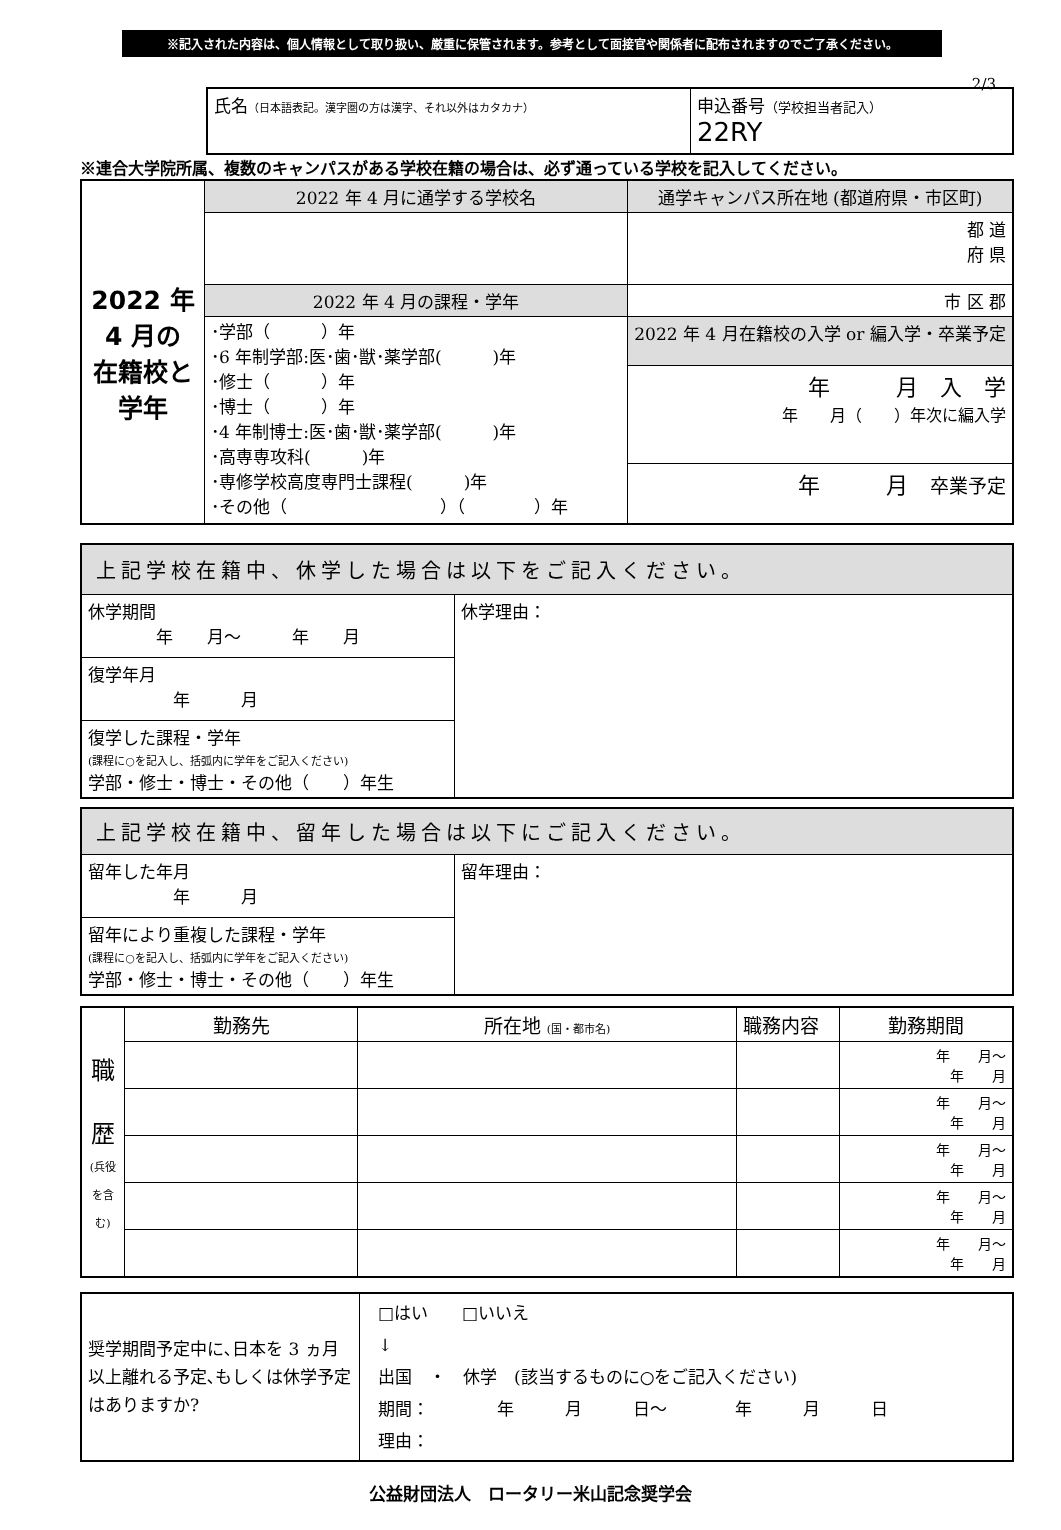※記入された内容は、個人情報として取り扱い、厳重に保管されます。参考として面接官や関係者に配布されますのでご了承ください。
2/3
| 氏名 （日本語表記。漢字圏の方は漢字、それ以外はカタカナ） | 申込番号 （学校担当者記入） 22RY |
※連合大学院所属、複数のキャンパスがある学校在籍の場合は、必ず通っている学校を記入してください。
| 2022 年 4 月の 在籍校と 学年 | 2022 年 4 月に通学する学校名 | 通学キャンパス所在地 (都道府県・市区町) |
| | | 都 道 府 県 |
| | 2022 年 4 月の課程・学年 | 市 区 郡 |
| | ･学部（ ）年 ･6 年制学部:医･歯･獣･薬学部( )年 ･修士（ ）年 ･博士（ ）年 ･4 年制博士:医･歯･獣･薬学部( )年 ･高専専攻科( )年 ･専修学校高度専門士課程( )年 ･その他（ ）（ ）年 | |
| | | 2022 年 4 月在籍校の入学 or 編入学・卒業予定 |
| | | 年 月 入 学 年 月（ ）年次に編入学 |
| | | 年 月 卒業予定 |
| 上記学校在籍中、休学した場合は以下をご記入ください。 | |
| 休学期間 年 月～ 年 月 | 休学理由： |
| 復学年月 年 月 | |
| 復学した課程・学年 (課程に○を記入し、括弧内に学年をご記入ください) 学部・修士・博士・その他（ ）年生 | |
| 上記学校在籍中、留年した場合は以下にご記入ください。 | |
| 留年した年月 年 月 | 留年理由： |
| 留年により重複した課程・学年 (課程に○を記入し、括弧内に学年をご記入ください) 学部・修士・博士・その他（ ）年生 | |
| 職 歴 (兵役を含む) | 勤務先 | 所在地 (国・都市名) | 職務内容 | 勤務期間 |
| | | | | 年 月～ 年 月 |
| | | | | 年 月～ 年 月 |
| | | | | 年 月～ 年 月 |
| | | | | 年 月～ 年 月 |
| | | | | 年 月～ 年 月 |
| 奨学期間予定中に､日本を 3 ヵ月以上離れる予定､もしくは休学予定はありますか? | □はい □いいえ ↓ 出国 ・ 休学 (該当するものに○をご記入ください) 期間： 年 月 日～ 年 月 日 理由： |
公益財団法人　ロータリー米山記念奨学会